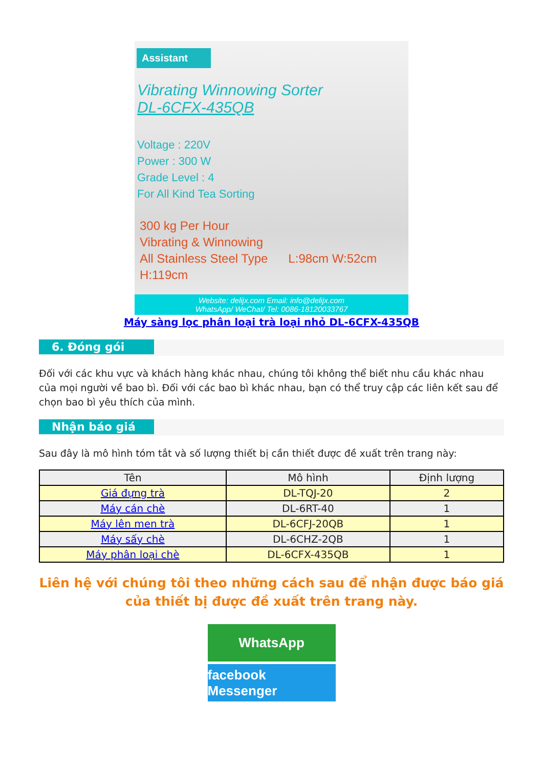Assistant
Vibrating Winnowing Sorter
DL-6CFX-435QB
Voltage : 220V
Power : 300 W
Grade Level : 4
For All Kind Tea Sorting
300 kg Per Hour
Vibrating & Winnowing
All Stainless Steel Type L:98cm W:52cm H:119cm
Website: delijx.com Email: info@delijx.com
WhatsApp/ WeChat/ Tel: 0086-18120033767
Máy sàng lọc phân loại trà loại nhỏ DL-6CFX-435QB
6. Đóng gói
Đối với các khu vực và khách hàng khác nhau, chúng tôi không thể biết nhu cầu khác nhau của mọi người về bao bì. Đối với các bao bì khác nhau, bạn có thể truy cập các liên kết sau để chọn bao bì yêu thích của mình.
Nhận báo giá
Sau đây là mô hình tóm tắt và số lượng thiết bị cần thiết được đề xuất trên trang này:
| Tên | Mô hình | Định lượng |
| --- | --- | --- |
| Giá đựng trà | DL-TQJ-20 | 2 |
| Máy cán chè | DL-6RT-40 | 1 |
| Máy lên men trà | DL-6CFJ-20QB | 1 |
| Máy sấy chè | DL-6CHZ-2QB | 1 |
| Máy phân loại chè | DL-6CFX-435QB | 1 |
Liên hệ với chúng tôi theo những cách sau để nhận được báo giá của thiết bị được đề xuất trên trang này.
WhatsApp
facebook Messenger